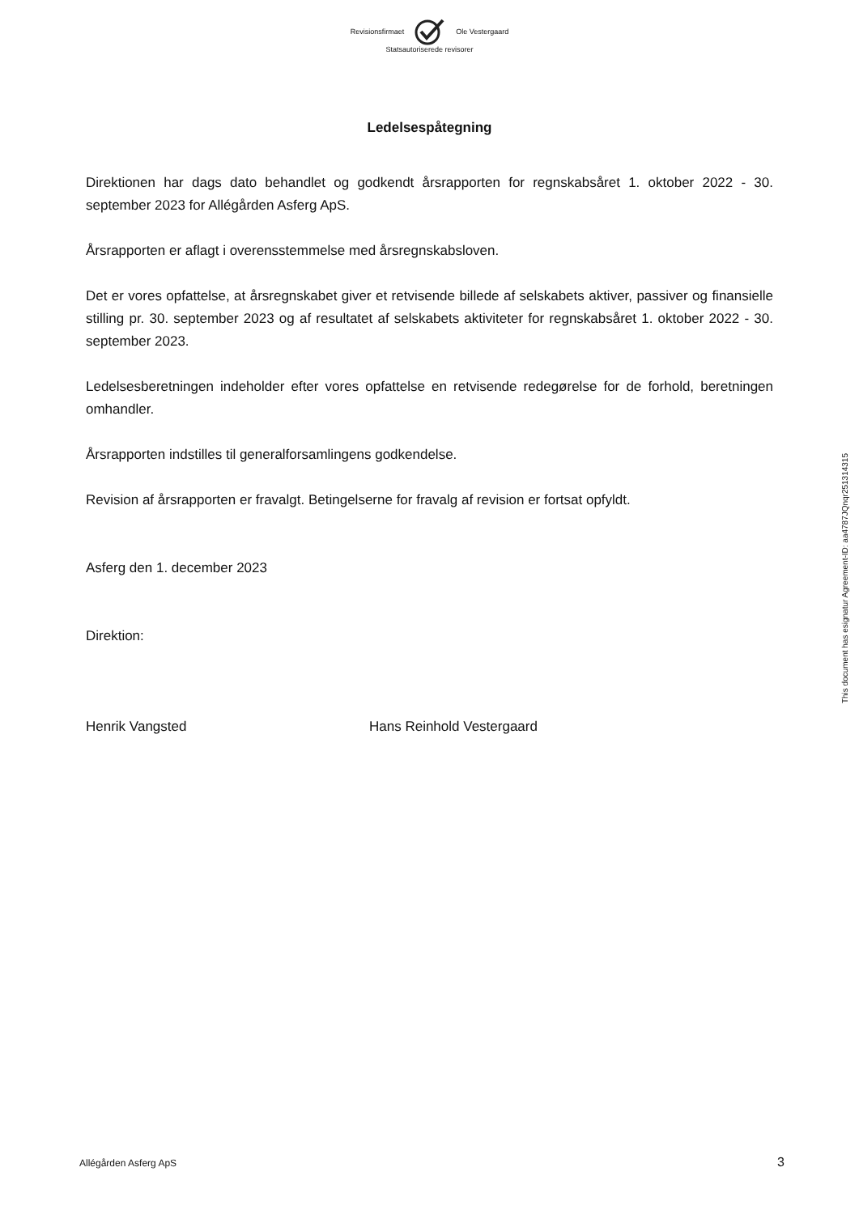Revisionsfirmaet Ole Vestergaard
Statsautoriserede revisorer
Ledelsespåtegning
Direktionen har dags dato behandlet og godkendt årsrapporten for regnskabsåret 1. oktober 2022 - 30. september 2023 for Allégården Asferg ApS.
Årsrapporten er aflagt i overensstemmelse med årsregnskabsloven.
Det er vores opfattelse, at årsregnskabet giver et retvisende billede af selskabets aktiver, passiver og finansielle stilling pr. 30. september 2023 og af resultatet af selskabets aktiviteter for regnskabsåret 1. oktober 2022 - 30. september 2023.
Ledelsesberetningen indeholder efter vores opfattelse en retvisende redegørelse for de forhold, beretningen omhandler.
Årsrapporten indstilles til generalforsamlingens godkendelse.
Revision af årsrapporten er fravalgt. Betingelserne for fravalg af revision er fortsat opfyldt.
Asferg den 1. december 2023
Direktion:
Henrik Vangsted Hans Reinhold Vestergaard
This document has esignatur Agreement-ID: aa4787JQnqr251314315
Allégården Asferg ApS 3